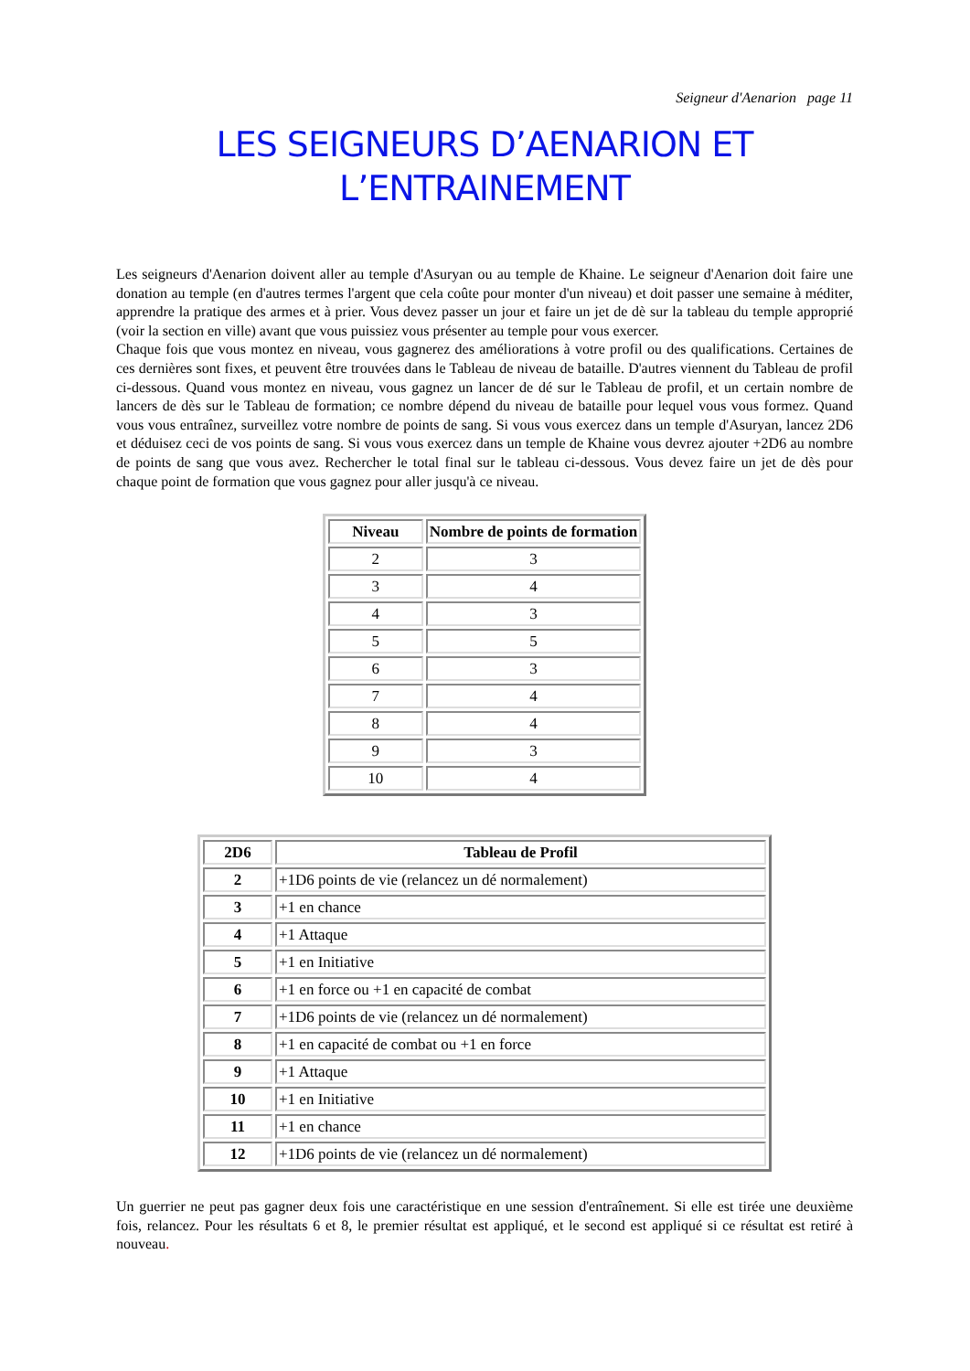Seigneur d'Aenarion page 11
LES SEIGNEURS D’AENARION ET
L’ENTRAINEMENT
Les seigneurs d'Aenarion doivent aller au temple d'Asuryan ou au temple de Khaine. Le seigneur d'Aenarion doit faire une donation au temple (en d'autres termes l'argent que cela coûte pour monter d'un niveau) et doit passer une semaine à méditer, apprendre la pratique des armes et à prier. Vous devez passer un jour et faire un jet de dè sur la tableau du temple approprié (voir la section en ville) avant que vous puissiez vous présenter au temple pour vous exercer.
Chaque fois que vous montez en niveau, vous gagnerez des améliorations à votre profil ou des qualifications. Certaines de ces dernières sont fixes, et peuvent être trouvées dans le Tableau de niveau de bataille. D'autres viennent du Tableau de profil ci-dessous. Quand vous montez en niveau, vous gagnez un lancer de dé sur le Tableau de profil, et un certain nombre de lancers de dès sur le Tableau de formation; ce nombre dépend du niveau de bataille pour lequel vous vous formez. Quand vous vous entraînez, surveillez votre nombre de points de sang. Si vous vous exercez dans un temple d'Asuryan, lancez 2D6 et déduisez ceci de vos points de sang. Si vous vous exercez dans un temple de Khaine vous devrez ajouter +2D6 au nombre de points de sang que vous avez. Rechercher le total final sur le tableau ci-dessous. Vous devez faire un jet de dès pour chaque point de formation que vous gagnez pour aller jusqu'à ce niveau.
| Niveau | Nombre de points de formation |
| --- | --- |
| 2 | 3 |
| 3 | 4 |
| 4 | 3 |
| 5 | 5 |
| 6 | 3 |
| 7 | 4 |
| 8 | 4 |
| 9 | 3 |
| 10 | 4 |
| 2D6 | Tableau de Profil |
| --- | --- |
| 2 | +1D6 points de vie (relancez un dé normalement) |
| 3 | +1 en chance |
| 4 | +1 Attaque |
| 5 | +1 en Initiative |
| 6 | +1 en force ou +1 en capacité de combat |
| 7 | +1D6 points de vie (relancez un dé normalement) |
| 8 | +1 en capacité de combat ou +1 en force |
| 9 | +1 Attaque |
| 10 | +1 en Initiative |
| 11 | +1 en chance |
| 12 | +1D6 points de vie (relancez un dé normalement) |
Un guerrier ne peut pas gagner deux fois une caractéristique en une session d'entraînement. Si elle est tirée une deuxième fois, relancez. Pour les résultats 6 et 8, le premier résultat est appliqué, et le second est appliqué si ce résultat est retiré à nouveau.